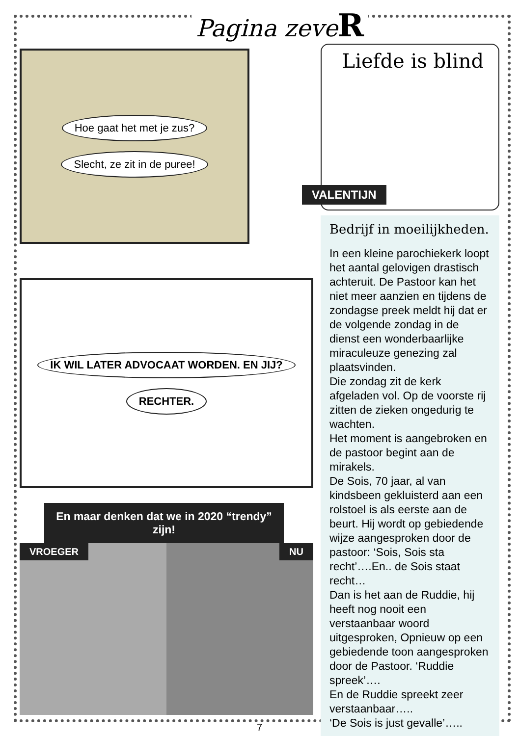Pagina zeveR
Hoe gaat het met je zus?
Slecht, ze zit in de puree!
IK WIL LATER ADVOCAAT WORDEN. EN JIJ?
RECHTER.
En maar denken dat we in 2020 “trendy” zijn!
VROEGER NU
Liefde is blind
VALENTIJN
Bedrijf in moeilijkheden.
In een kleine parochiekerk loopt het aantal gelovigen drastisch achteruit. De Pastoor kan het niet meer aanzien en tijdens de zondagse preek meldt hij dat er de volgende zondag in de dienst een wonderbaarlijke miraculeuze genezing zal plaatsvinden.
Die zondag zit de kerk afgeladen vol. Op de voorste rij zitten de zieken ongedurig te wachten.
Het moment is aangebroken en de pastoor begint aan de mirakels.
De Sois, 70 jaar, al van kindsbeen gekluisterd aan een rolstoel is als eerste aan de beurt. Hij wordt op gebiedende wijze aangesproken door de pastoor: ‘Sois, Sois sta recht’….En.. de Sois staat recht…
Dan is het aan de Ruddie, hij heeft nog nooit een verstaanbaar woord uitgesproken, Opnieuw op een gebiedende toon aangesproken door de Pastoor. ‘Ruddie spreek’….
En de Ruddie spreekt zeer verstaanbaar…..
‘De Sois is just gevalle’…..
7